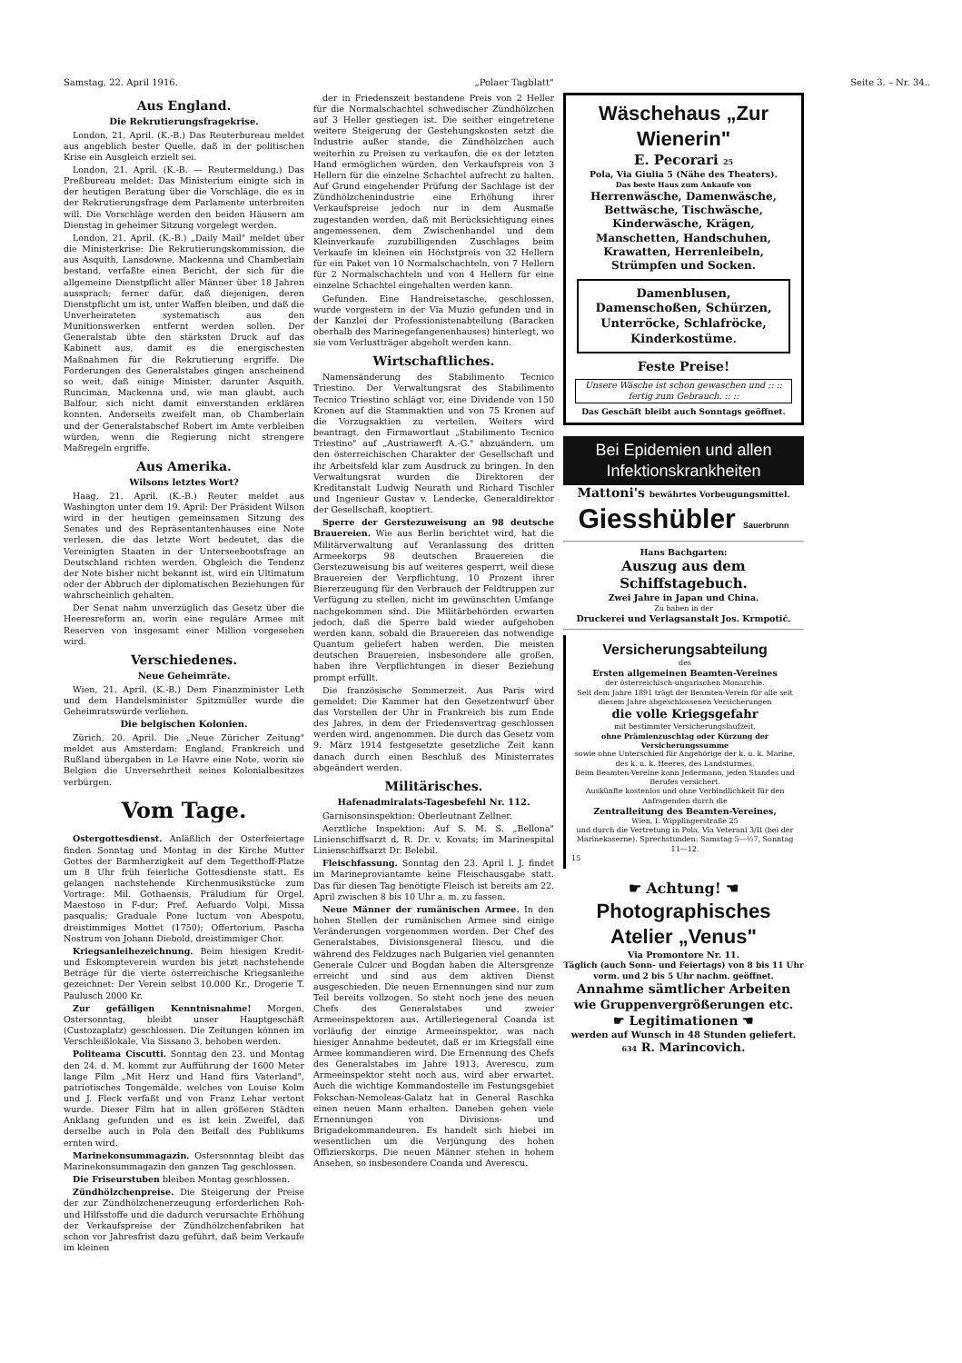Samstag, 22. April 1916. „Polaer Tagblatt" Seite 3. – Nr. 34..
Aus England.
Die Rekrutierungsfragekrise.
London, 21. April. (K.-B.) Das Reuterbureau meldet aus angeblich bester Quelle, daß in der politischen Krise ein Ausgleich erzielt sei.
London, 21. April. (K.-B. — Reutermeldung.) Das Preßbureau meldet: Das Ministerium einigte sich in der heutigen Beratung über die Vorschläge, die es in der Rekrutierungsfrage dem Parlamente unterbreiten will. Die Vorschläge werden den beiden Häusern am Dienstag in geheimer Sitzung vorgelegt werden.
London, 21. April. (K.-B.) „Daily Mail" meldet über die Ministerkrise: Die Rekrutierungskommission, die aus Asquith, Lansdowne, Mackenna und Chamberlain bestand, verfaßte einen Bericht, der sich für die allgemeine Dienstpflicht aller Männer über 18 Jahren aussprach; ferner dafür, daß diejenigen, deren Dienstpflicht um ist, unter Waffen bleiben, und daß die Unverheirateten systematisch aus den Munitionswerken entfernt werden sollen. Der Generalstab übte den stärksten Druck auf das Kabinett aus, damit es die energischesten Maßnahmen für die Rekrutierung ergriffe. Die Forderungen des Generalstabes gingen anscheinend so weit, daß einige Minister, darunter Asquith, Runciman, Mackenna und, wie man glaubt, auch Balfour, sich nicht damit einverstanden erklären konnten. Anderseits zweifelt man, ob Chamberlain und der Generalstabschef Robert im Amte verbleiben würden, wenn die Regierung nicht strengere Maßregeln ergriffe.
Aus Amerika.
Wilsons letztes Wort?
Haag, 21. April. (K.-B.) Reuter meldet aus Washington unter dem 19. April: Der Präsident Wilson wird in der heutigen gemeinsamen Sitzung des Senates und des Repräsentantenhauses eine Note verlesen, die das letzte Wort bedeutet, das die Vereinigten Staaten in der Unterseebootsfrage an Deutschland richten werden. Obgleich die Tendenz der Note bisher nicht bekannt ist, wird ein Ultimatum oder der Abbruch der diplomatischen Beziehungen für wahrscheinlich gehalten.
Der Senat nahm unverzüglich das Gesetz über die Heeresreform an, worin eine reguläre Armee mit Reserven von insgesamt einer Million vorgesehen wird.
Verschiedenes.
Neue Geheimräte.
Wien, 21. April. (K.-B.) Dem Finanzminister Leth und dem Handelsminister Spitzmüller wurde die Geheimratswürde verliehen.
Die belgischen Kolonien.
Zürich, 20. April. Die „Neue Züricher Zeitung" meldet aus Amsterdam: England, Frankreich und Rußland übergaben in Le Havre eine Note, worin sie Belgien die Unversehrtheit seines Kolonialbesitzes verbürgen.
Vom Tage.
Ostergottesdienst. Anläßlich der Osterfeiertage finden Sonntag und Montag in der Kirche Mutter Gottes der Barmherzigkeit auf dem Tegetthoff-Platze um 8 Uhr früh feierliche Gottesdienste statt. Es gelangen nachstehende Kirchenmusikstücke zum Vortrage: Mil. Gothaensis, Präludium für Orgel, Maestoso in F-dur; Pref. Aefuardo Volpi, Missa pasqualis; Graduale Pone luctum von Abespotu, dreistimmiges Mottet (1750); Offertorium, Pascha Nostrum von Johann Diebold, dreistimmiger Chor.
Kriegsanleihezeichnung. Beim hiesigen Kredit- und Eskompteverein wurden bis jetzt nachstehende Beträge für die vierte österreichische Kriegsanleihe gezeichnet: Der Verein selbst 10.000 Kr., Drogerie T. Paulusch 2000 Kr.
Zur gefälligen Kenntnisnahme! Morgen, Ostersonntag, bleibt unser Hauptgeschäft (Custozaplatz) geschlossen. Die Zeitungen können im Verschleißlokale, Via Sissano 3, behoben werden.
Politeama Ciscutti. Sonntag den 23. und Montag den 24. d. M. kommt zur Aufführung der 1600 Meter lange Film „Mit Herz und Hand fürs Vaterland", patriotisches Tongemälde, welches von Louise Kolm und J. Fleck verfaßt und von Franz Lehar vertont wurde. Dieser Film hat in allen größeren Städten Anklang gefunden und es ist kein Zweifel, daß derselbe auch in Pola den Beifall des Publikums ernten wird.
Marinekonsummagazin. Ostersonntag bleibt das Marinekonsummagazin den ganzen Tag geschlossen.
Die Friseurstuben bleiben Montag geschlossen.
Zündhölzchenpreise. Die Steigerung der Preise der zur Zündhölzchenerzeugung erforderlichen Roh- und Hilfsstoffe und die dadurch verursachte Erhöhung der Verkaufspreise der Zündhölzchenfabriken hat schon vor Jahresfrist dazu geführt, daß beim Verkaufe im kleinen
der in Friedenszeit bestandene Preis von 2 Heller für die Normalschachtel schwedischer Zündhölzchen auf 3 Heller gestiegen ist. Die seither eingetretene weitere Steigerung der Gestehungskosten setzt die Industrie außer stande, die Zündhölzchen auch weiterhin zu Preisen zu verkaufen, die es der letzten Hand ermöglichen würden, den Verkaufspreis von 3 Hellern für die einzelne Schachtel aufrecht zu halten. Auf Grund eingehender Prüfung der Sachlage ist der Zündhölzchenindustrie eine Erhöhung ihrer Verkaufspreise jedoch nur in dem Ausmaße zugestanden worden, daß mit Berücksichtigung eines angemessenen, dem Zwischenhandel und dem Kleinverkaufe zuzubilligenden Zuschlages beim Verkaufe im kleinen ein Höchstpreis von 32 Hellern für ein Paket von 10 Normalschachteln, von 7 Hellern für 2 Normalschachteln und von 4 Hellern für eine einzelne Schachtel eingehalten werden kann.
Gefunden. Eine Handreisetasche, geschlossen, wurde vorgestern in der Via Muzio gefunden und in der Kanzlei der Professionistenabteilung (Baracken oberhalb des Marinegefangenenhauses) hinterlegt, wo sie vom Verlustträger abgeholt werden kann.
Wirtschaftliches.
Namensänderung des Stabilimento Tecnico Triestino. Der Verwaltungsrat des Stabilimento Tecnico Triestino schlägt vor, eine Dividende von 150 Kronen auf die Stammaktien und von 75 Kronen auf die Vorzugsaktien zu verteilen. Weiters wird beantragt, den Firmawortlaut „Stabilimento Tecnico Triestino" auf „Austriawerft A.-G." abzuändern, um den österreichischen Charakter der Gesellschaft und ihr Arbeitsfeld klar zum Ausdruck zu bringen. In den Verwaltungsrat wurden die Direktoren der Kreditanstalt Ludwig Neurath und Richard Tischler und Ingenieur Gustav v. Lendecke, Generaldirektor der Gesellschaft, kooptiert.
Sperre der Gerstezuweisung an 98 deutsche Brauereien. Wie aus Berlin berichtet wird, hat die Militärverwaltung auf Veranlassung des dritten Armeekorps 98 deutschen Brauereien die Gerstezuweisung bis auf weiteres gesperrt, weil diese Brauereien der Verpflichtung, 10 Prozent ihrer Biererzeugung für den Verbrauch der Feldtruppen zur Verfügung zu stellen, nicht im gewünschten Umfange nachgekommen sind. Die Militärbehörden erwarten jedoch, daß die Sperre bald wieder aufgehoben werden kann, sobald die Brauereien das notwendige Quantum geliefert haben werden. Die meisten deutschen Brauereien, insbesondere alle großen, haben ihre Verpflichtungen in dieser Beziehung prompt erfüllt.
Die französische Sommerzeit. Aus Paris wird gemeldet: Die Kammer hat den Gesetzentwurf über das Vorstellen der Uhr in Frankreich bis zum Ende des Jahres, in dem der Friedensvertrag geschlossen werden wird, angenommen. Die durch das Gesetz vom 9. März 1914 festgesetzte gesetzliche Zeit kann danach durch einen Beschluß des Ministerrates abgeändert werden.
Militärisches.
Hafenadmiralats-Tagesbefehl Nr. 112.
Garnisonsinspektion: Oberleutnant Zellner.
Aerztliche Inspektion: Auf S. M. S. „Bellona" Linienschiffsarzt d. R. Dr. v. Kovats; im Marinespital Linienschiffsarzt Dr. Belebil.
Fleischfassung. Sonntag den 23. April l. J. findet im Marineproviantamte keine Fleischausgabe statt. Das für diesen Tag benötigte Fleisch ist bereits am 22. April zwischen 8 bis 10 Uhr a. m. zu fassen.
Neue Männer der rumänischen Armee. In den hohen Stellen der rumänischen Armee sind einige Veränderungen vorgenommen worden. Der Chef des Generalstabes, Divisionsgeneral Iliescu, und die während des Feldzuges nach Bulgarien viel genannten Generale Culcer und Bogdan haben die Altersgrenze erreicht und sind aus dem aktiven Dienst ausgeschieden. Die neuen Ernennungen sind nur zum Teil bereits vollzogen. So steht noch jene des neuen Chefs des Generalstabes und zweier Armeeinspektoren aus. Artilleriegeneral Coanda ist vorläufig der einzige Armeeinspektor, was nach hiesiger Annahme bedeutet, daß er im Kriegsfall eine Armee kommandieren wird. Die Ernennung des Chefs des Generalstabes im Jahre 1913, Averescu, zum Armeeinspektor steht noch aus, wird aber erwartet. Auch die wichtige Kommandostelle im Festungsgebiet Fokschan-Nemoleas-Galatz hat in General Raschka einen neuen Mann erhalten. Daneben gehen viele Ernennungen von Divisions- und Brigadekommandeuren. Es handelt sich hiebei im wesentlichen um die Verjüngung des hohen Offizierskorps. Die neuen Männer stehen in hohem Ansehen, so insbesondere Coanda und Averescu.
Wäschehaus „Zur Wienerin"
E. Pecorari 25
Pola, Via Giulia 5 (Nähe des Theaters).
Das beste Haus zum Ankaufe von
Herrenwäsche, Damenwäsche, Bettwäsche, Tischwäsche, Kinderwäsche, Krägen, Manschetten, Handschuhen, Krawatten, Herrenleibeln, Strümpfen und Socken.
Damenblusen, Damenschoßen, Schürzen, Unterröcke, Schlafröcke, Kinderkostüme.
Feste Preise!
Unsere Wäsche ist schon gewaschen und :: :: fertig zum Gebrauch. :: ::
Das Geschäft bleibt auch Sonntags geöffnet.
Bei Epidemien und allen
Infektionskrankheiten
Mattoni's bewährtes Vorbeugungsmittel.
Giesshübler Sauerbrunn
Hans Bachgarten:
Auszug aus dem Schiffstagebuch.
Zwei Jahre in Japan und China.
Zu haben in der
Druckerei und Verlagsanstalt Jos. Krmpotić.
Versicherungsabteilung
des
Ersten allgemeinen Beamten-Vereines
der österreichisch-ungarischen Monarchie.
Seit dem Jahre 1891 trägt der Beamten-Verein für alle seit diesem Jahre abgeschlossenen Versicherungen
die volle Kriegsgefahr
mit bestimmter Versicherungslaufzeit,
ohne Prämienzuschlag oder Kürzung der Versicherungssumme
sowie ohne Unterschied für Angehörige der k. u. k. Marine, des k. u. k. Heeres, des Landsturmes.
Beim Beamten-Vereine kann Jedermann, jeden Standes und Berufes versichert.
Auskünfte kostenlos und ohne Verbindlichkeit für den Anfragenden durch die
Zentralleitung des Beamten-Vereines,
Wien, I. Wipplingerstraße 25
und durch die Vertretung in Pola, Via Veterani 3/II (bei der Marinekaserne). Sprechstunden: Samstag 5—½7, Sonntag 11—12.
15
☛ Achtung! ☚
Photographisches Atelier „Venus"
Via Promontore Nr. 11.
Täglich (auch Sonn- und Feiertags) von 8 bis 11 Uhr vorm. und 2 bis 5 Uhr nachm. geöffnet.
Annahme sämtlicher Arbeiten
wie Gruppenvergrößerungen etc.
☛ Legitimationen ☚
werden auf Wunsch in 48 Stunden geliefert.
634 R. Marincovich.